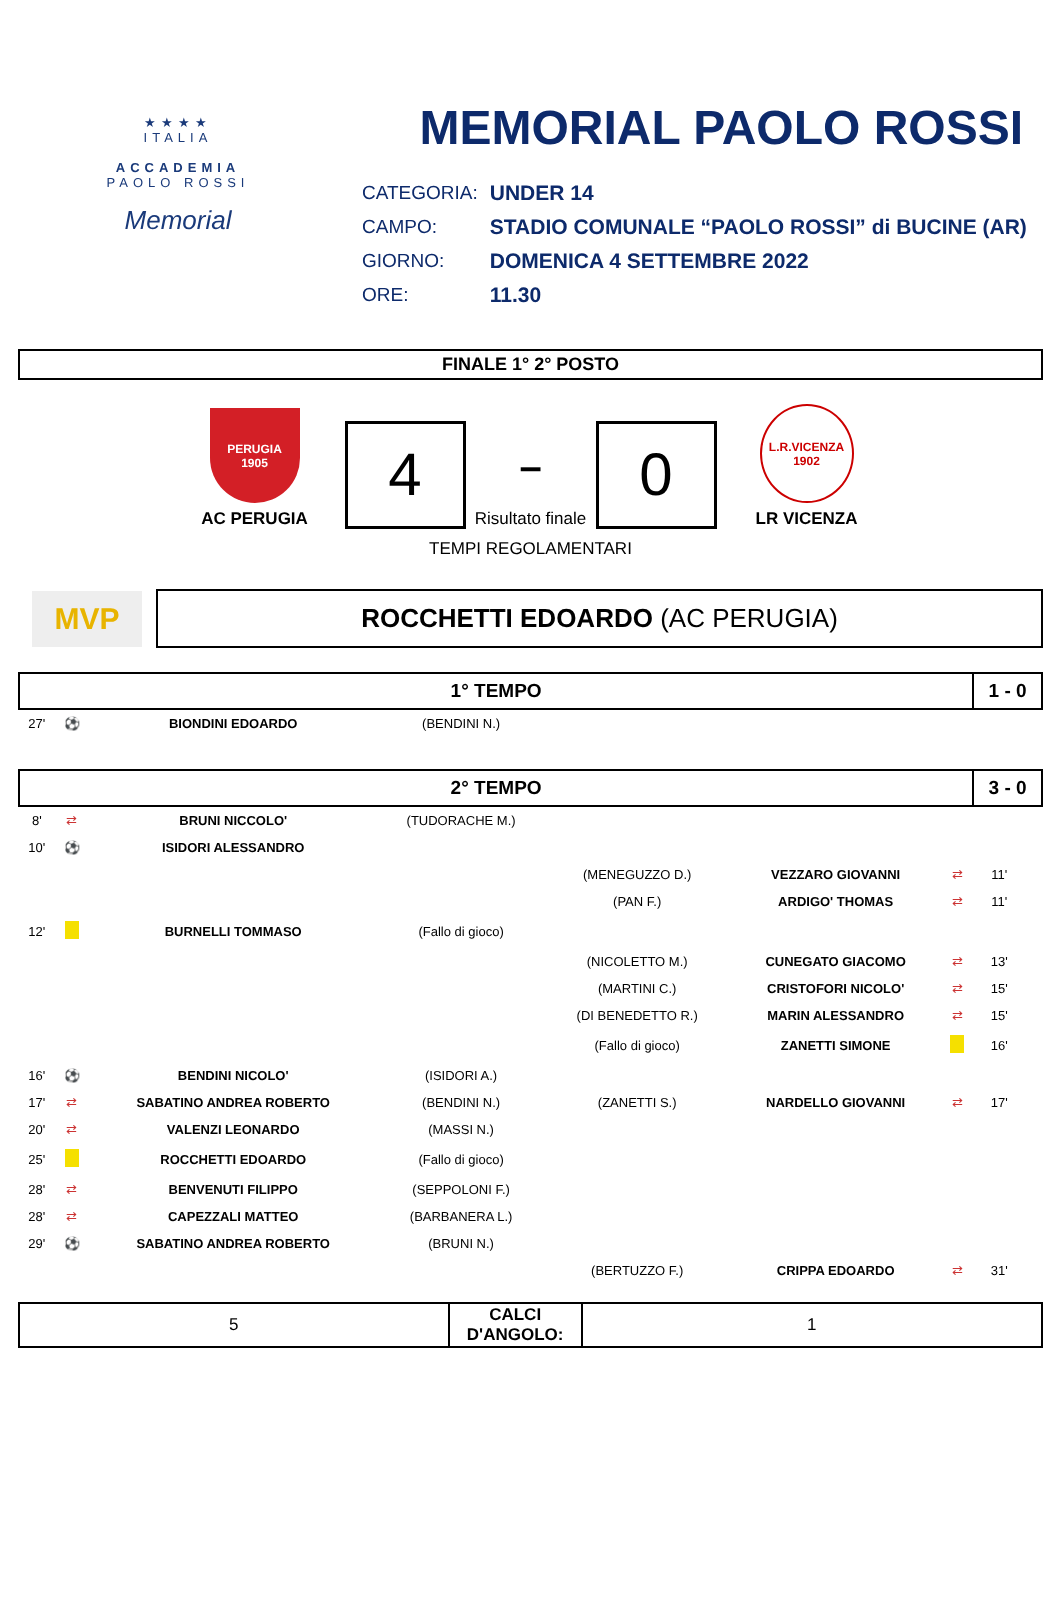★★★★
ITALIA
ACCADEMIA
PAOLO ROSSI
Memorial
MEMORIAL PAOLO ROSSI
| CATEGORIA: | UNDER 14 |
| CAMPO: | STADIO COMUNALE “PAOLO ROSSI” di BUCINE (AR) |
| GIORNO: | DOMENICA 4 SETTEMBRE 2022 |
| ORE: | 11.30 |
FINALE 1° 2° POSTO
PERUGIA
1905
AC PERUGIA
4
–
Risultato finale
0
L.R.VICENZA
1902
LR VICENZA
TEMPI REGOLAMENTARI
MVP
ROCCHETTI EDOARDO (AC PERUGIA)
| 1° TEMPO | | | | | | | 1 - 0 | |
| 27' | ⚽ | BIONDINI EDOARDO | (BENDINI N.) | | | | | |
| 2° TEMPO | | | | | | | 3 - 0 | |
| 8' | ⇄ | BRUNI NICCOLO' | (TUDORACHE M.) | | | | | |
| 10' | ⚽ | ISIDORI ALESSANDRO | | | | | | |
| | | | | (MENEGUZZO D.) | VEZZARO GIOVANNI | ⇄ | 11' | |
| | | | | (PAN F.) | ARDIGO' THOMAS | ⇄ | 11' | |
| 12' | | BURNELLI TOMMASO | (Fallo di gioco) | | | | | |
| | | | | (NICOLETTO M.) | CUNEGATO GIACOMO | ⇄ | 13' | |
| | | | | (MARTINI C.) | CRISTOFORI NICOLO' | ⇄ | 15' | |
| | | | | (DI BENEDETTO R.) | MARIN ALESSANDRO | ⇄ | 15' | |
| | | | | (Fallo di gioco) | ZANETTI SIMONE | | 16' | |
| 16' | ⚽ | BENDINI NICOLO' | (ISIDORI A.) | | | | | |
| 17' | ⇄ | SABATINO ANDREA ROBERTO | (BENDINI N.) | (ZANETTI S.) | NARDELLO GIOVANNI | ⇄ | 17' | |
| 20' | ⇄ | VALENZI LEONARDO | (MASSI N.) | | | | | |
| 25' | | ROCCHETTI EDOARDO | (Fallo di gioco) | | | | | |
| 28' | ⇄ | BENVENUTI FILIPPO | (SEPPOLONI F.) | | | | | |
| 28' | ⇄ | CAPEZZALI MATTEO | (BARBANERA L.) | | | | | |
| 29' | ⚽ | SABATINO ANDREA ROBERTO | (BRUNI N.) | | | | | |
| | | | | (BERTUZZO F.) | CRIPPA EDOARDO | ⇄ | 31' | |
| 5 | CALCI D'ANGOLO: | 1 |